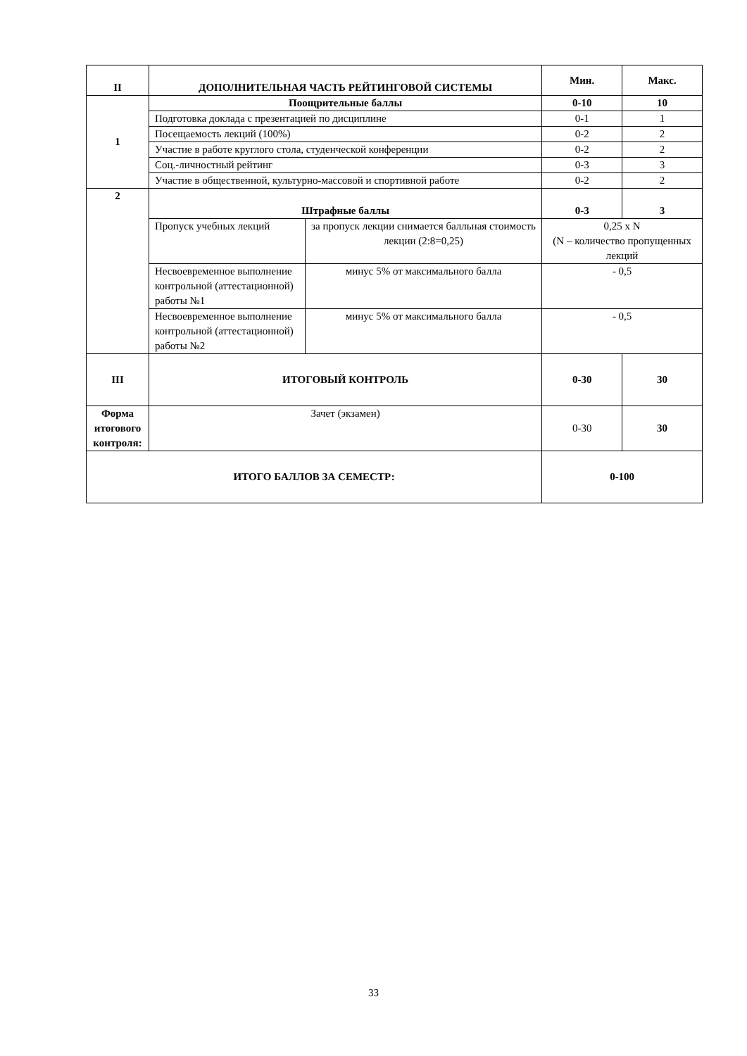| II | ДОПОЛНИТЕЛЬНАЯ ЧАСТЬ РЕЙТИНГОВОЙ СИСТЕМЫ | | Мин. | Макс. |
| --- | --- | --- | --- | --- |
| 1 | Поощрительные баллы | | 0-10 | 10 |
| | Подготовка доклада с презентацией по дисциплине | | 0-1 | 1 |
| | Посещаемость лекций (100%) | | 0-2 | 2 |
| | Участие в работе круглого стола, студенческой конференции | | 0-2 | 2 |
| | Соц.-личностный рейтинг | | 0-3 | 3 |
| | Участие в общественной, культурно-массовой и спортивной работе | | 0-2 | 2 |
| 2 | Штрафные баллы | | 0-3 | 3 |
| | Пропуск учебных лекций | за пропуск лекции снимается балльная стоимость лекции (2:8=0,25) | 0,25 x N (N – количество пропущенных лекций | |
| | Несвоевременное выполнение контрольной (аттестационной) работы №1 | минус 5% от максимального балла | - 0,5 | |
| | Несвоевременное выполнение контрольной (аттестационной) работы №2 | минус 5% от максимального балла | - 0,5 | |
| III | ИТОГОВЫЙ КОНТРОЛЬ | | 0-30 | 30 |
| Форма итогового контроля: | Зачет (экзамен) | | 0-30 | 30 |
| ИТОГО БАЛЛОВ ЗА СЕМЕСТР: | | | 0-100 | |
33